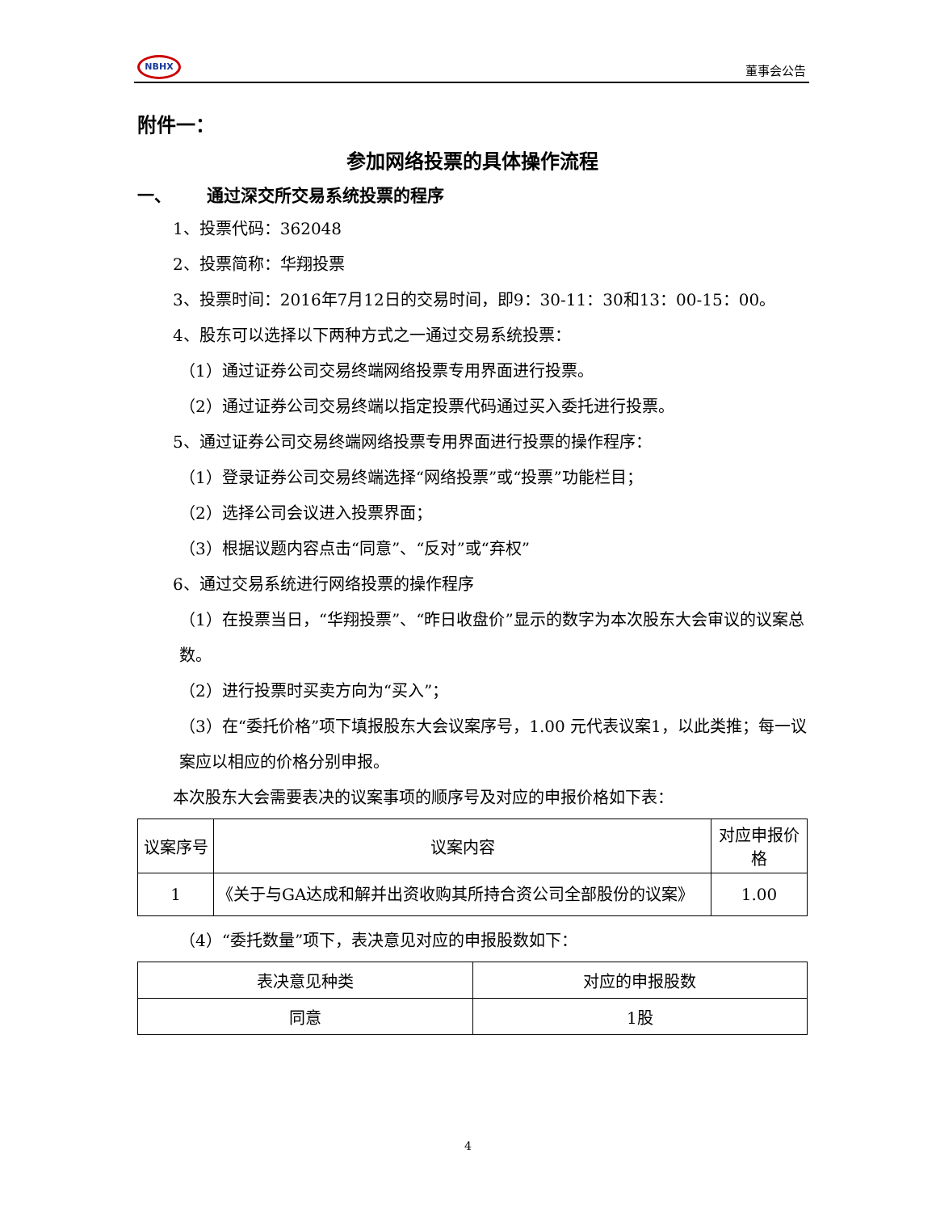NBHX
董事会公告
附件一：
参加网络投票的具体操作流程
一、 通过深交所交易系统投票的程序
1、投票代码：362048
2、投票简称：华翔投票
3、投票时间：2016年7月12日的交易时间，即9：30-11：30和13：00-15：00。
4、股东可以选择以下两种方式之一通过交易系统投票：
（1）通过证券公司交易终端网络投票专用界面进行投票。
（2）通过证券公司交易终端以指定投票代码通过买入委托进行投票。
5、通过证券公司交易终端网络投票专用界面进行投票的操作程序：
（1）登录证券公司交易终端选择“网络投票”或“投票”功能栏目；
（2）选择公司会议进入投票界面；
（3）根据议题内容点击“同意”、“反对”或“弃权”
6、通过交易系统进行网络投票的操作程序
（1）在投票当日，“华翔投票”、“昨日收盘价”显示的数字为本次股东大会审议的议案总数。
（2）进行投票时买卖方向为“买入”；
（3）在“委托价格”项下填报股东大会议案序号，1.00 元代表议案1，以此类推；每一议案应以相应的价格分别申报。
本次股东大会需要表决的议案事项的顺序号及对应的申报价格如下表：
| 议案序号 | 议案内容 | 对应申报价格 |
| 1 | 《关于与GA达成和解并出资收购其所持合资公司全部股份的议案》 | 1.00 |
（4）“委托数量”项下，表决意见对应的申报股数如下：
| 表决意见种类 | 对应的申报股数 |
| 同意 | 1股 |
4